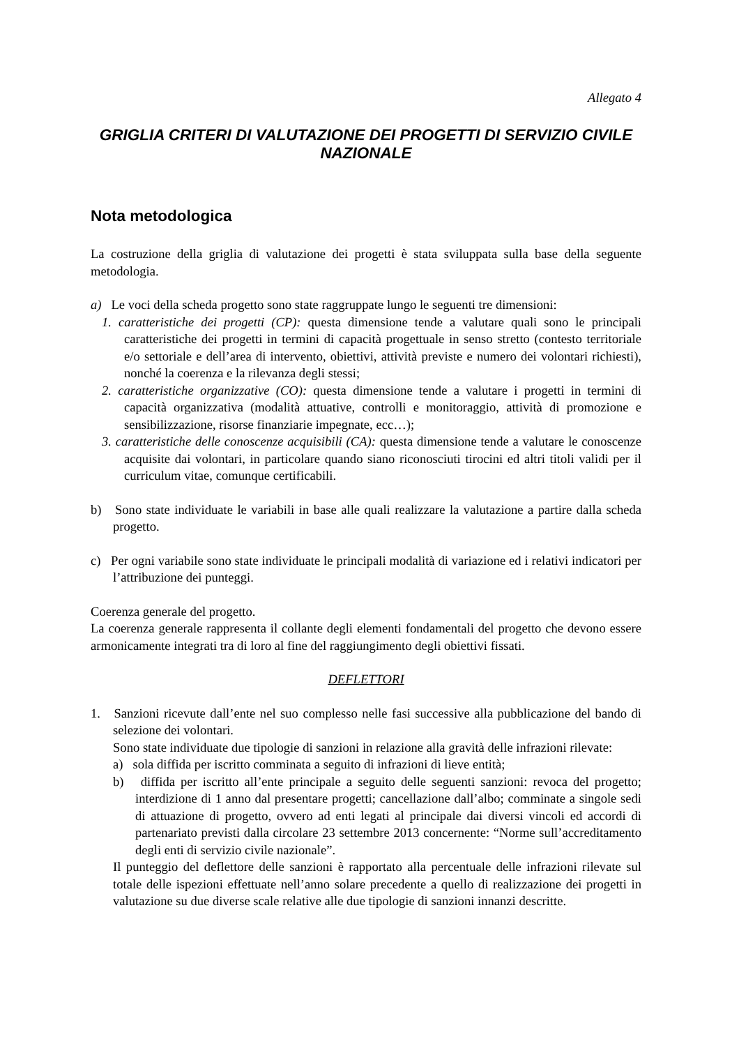Allegato 4
GRIGLIA CRITERI DI VALUTAZIONE DEI PROGETTI DI SERVIZIO CIVILE NAZIONALE
Nota metodologica
La costruzione della griglia di valutazione dei progetti è stata sviluppata sulla base della seguente metodologia.
a) Le voci della scheda progetto sono state raggruppate lungo le seguenti tre dimensioni:
1. caratteristiche dei progetti (CP): questa dimensione tende a valutare quali sono le principali caratteristiche dei progetti in termini di capacità progettuale in senso stretto (contesto territoriale e/o settoriale e dell’area di intervento, obiettivi, attività previste e numero dei volontari richiesti), nonché la coerenza e la rilevanza degli stessi;
2. caratteristiche organizzative (CO): questa dimensione tende a valutare i progetti in termini di capacità organizzativa (modalità attuative, controlli e monitoraggio, attività di promozione e sensibilizzazione, risorse finanziarie impegnate, ecc…);
3. caratteristiche delle conoscenze acquisibili (CA): questa dimensione tende a valutare le conoscenze acquisite dai volontari, in particolare quando siano riconosciuti tirocini ed altri titoli validi per il curriculum vitae, comunque certificabili.
b) Sono state individuate le variabili in base alle quali realizzare la valutazione a partire dalla scheda progetto.
c) Per ogni variabile sono state individuate le principali modalità di variazione ed i relativi indicatori per l’attribuzione dei punteggi.
Coerenza generale del progetto.
La coerenza generale rappresenta il collante degli elementi fondamentali del progetto che devono essere armonicamente integrati tra di loro al fine del raggiungimento degli obiettivi fissati.
DEFLETTORI
1. Sanzioni ricevute dall’ente nel suo complesso nelle fasi successive alla pubblicazione del bando di selezione dei volontari.
Sono state individuate due tipologie di sanzioni in relazione alla gravità delle infrazioni rilevate:
a) sola diffida per iscritto comminata a seguito di infrazioni di lieve entità;
b) diffida per iscritto all’ente principale a seguito delle seguenti sanzioni: revoca del progetto; interdizione di 1 anno dal presentare progetti; cancellazione dall’albo; comminate a singole sedi di attuazione di progetto, ovvero ad enti legati al principale dai diversi vincoli ed accordi di partenariato previsti dalla circolare 23 settembre 2013 concernente: “Norme sull’accreditamento degli enti di servizio civile nazionale”.
Il punteggio del deflettore delle sanzioni è rapportato alla percentuale delle infrazioni rilevate sul totale delle ispezioni effettuate nell’anno solare precedente a quello di realizzazione dei progetti in valutazione su due diverse scale relative alle due tipologie di sanzioni innanzi descritte.